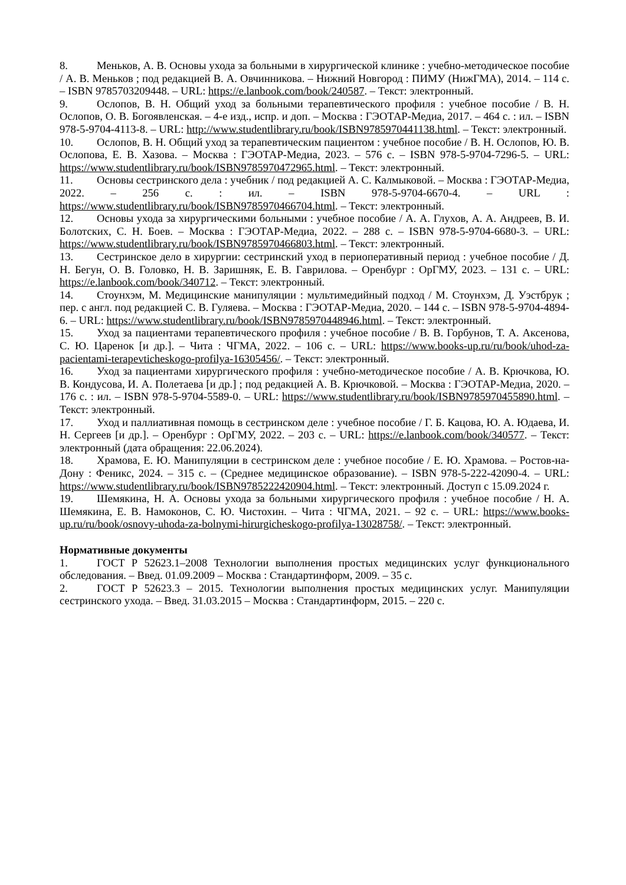8. Меньков, А. В. Основы ухода за больными в хирургической клинике : учебно-методическое пособие / А. В. Меньков ; под редакцией В. А. Овчинникова. – Нижний Новгород : ПИМУ (НижГМА), 2014. – 114 с. – ISBN 9785703209448. – URL: https://e.lanbook.com/book/240587. – Текст: электронный.
9. Ослопов, В. Н. Общий уход за больными терапевтического профиля : учебное пособие / В. Н. Ослопов, О. В. Богоявленская. – 4-е изд., испр. и доп. – Москва : ГЭОТАР-Медиа, 2017. – 464 с. : ил. – ISBN 978-5-9704-4113-8. – URL: http://www.studentlibrary.ru/book/ISBN9785970441138.html. – Текст: электронный.
10. Ослопов, В. Н. Общий уход за терапевтическим пациентом : учебное пособие / В. Н. Ослопов, Ю. В. Ослопова, Е. В. Хазова. – Москва : ГЭОТАР-Медиа, 2023. – 576 с. – ISBN 978-5-9704-7296-5. – URL: https://www.studentlibrary.ru/book/ISBN9785970472965.html. – Текст: электронный.
11. Основы сестринского дела : учебник / под редакцией А. С. Калмыковой. – Москва : ГЭОТАР-Медиа, 2022. – 256 с. : ил. – ISBN 978-5-9704-6670-4. – URL : https://www.studentlibrary.ru/book/ISBN9785970466704.html. – Текст: электронный.
12. Основы ухода за хирургическими больными : учебное пособие / А. А. Глухов, А. А. Андреев, В. И. Болотских, С. Н. Боев. – Москва : ГЭОТАР-Медиа, 2022. – 288 с. – ISBN 978-5-9704-6680-3. – URL: https://www.studentlibrary.ru/book/ISBN9785970466803.html. – Текст: электронный.
13. Сестринское дело в хирургии: сестринский уход в периоперативный период : учебное пособие / Д. Н. Бегун, О. В. Головко, Н. В. Заришняк, Е. В. Гаврилова. – Оренбург : ОрГМУ, 2023. – 131 с. – URL: https://e.lanbook.com/book/340712. – Текст: электронный.
14. Стоунхэм, М. Медицинские манипуляции : мультимедийный подход / М. Стоунхэм, Д. Уэстбрук ; пер. с англ. под редакцией С. В. Гуляева. – Москва : ГЭОТАР-Медиа, 2020. – 144 с. – ISBN 978-5-9704-4894-6. – URL: https://www.studentlibrary.ru/book/ISBN9785970448946.html. – Текст: электронный.
15. Уход за пациентами терапевтического профиля : учебное пособие / В. В. Горбунов, Т. А. Аксенова, С. Ю. Царенок [и др.]. – Чита : ЧГМА, 2022. – 106 с. – URL: https://www.books-up.ru/ru/book/uhod-za-pacientami-terapevticheskogo-profilya-16305456/. – Текст: электронный.
16. Уход за пациентами хирургического профиля : учебно-методическое пособие / А. В. Крючкова, Ю. В. Кондусова, И. А. Полетаева [и др.] ; под редакцией А. В. Крючковой. – Москва : ГЭОТАР-Медиа, 2020. – 176 с. : ил. – ISBN 978-5-9704-5589-0. – URL: https://www.studentlibrary.ru/book/ISBN9785970455890.html. – Текст: электронный.
17. Уход и паллиативная помощь в сестринском деле : учебное пособие / Г. Б. Кацова, Ю. А. Юдаева, И. Н. Сергеев [и др.]. – Оренбург : ОрГМУ, 2022. – 203 с. – URL: https://e.lanbook.com/book/340577. – Текст: электронный (дата обращения: 22.06.2024).
18. Храмова, Е. Ю. Манипуляции в сестринском деле : учебное пособие / Е. Ю. Храмова. – Ростов-на-Дону : Феникс, 2024. – 315 с. – (Среднее медицинское образование). – ISBN 978-5-222-42090-4. – URL: https://www.studentlibrary.ru/book/ISBN9785222420904.html. – Текст: электронный. Доступ с 15.09.2024 г.
19. Шемякина, Н. А. Основы ухода за больными хирургического профиля : учебное пособие / Н. А. Шемякина, Е. В. Намоконов, С. Ю. Чистохин. – Чита : ЧГМА, 2021. – 92 с. – URL: https://www.books-up.ru/ru/book/osnovy-uhoda-za-bolnymi-hirurgicheskogo-profilya-13028758/. – Текст: электронный.
Нормативные документы
1. ГОСТ Р 52623.1–2008 Технологии выполнения простых медицинских услуг функционального обследования. – Введ. 01.09.2009 – Москва : Стандартинформ, 2009. – 35 с.
2. ГОСТ Р 52623.3 – 2015. Технологии выполнения простых медицинских услуг. Манипуляции сестринского ухода. – Введ. 31.03.2015 – Москва : Стандартинформ, 2015. – 220 с.